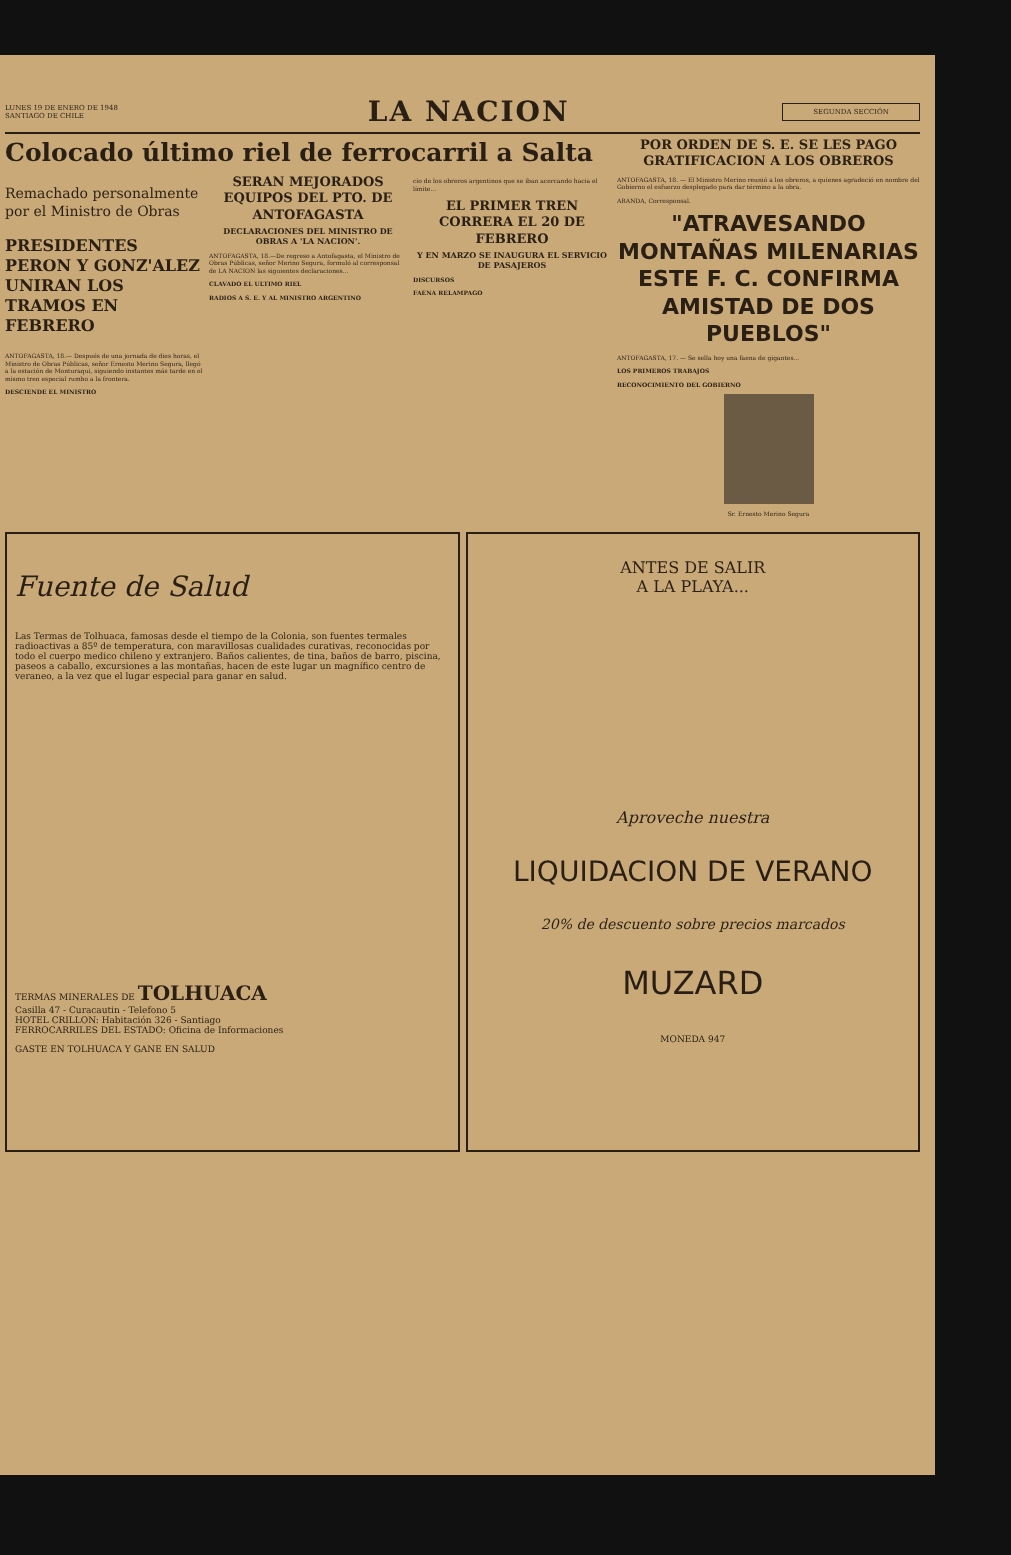LUNES 19 DE ENERO DE 1948
SANTIAGO DE CHILE
LA NACION
SEGUNDA SECCIÓN
Colocado último riel de ferrocarril a Salta
Remachado personalmente por el Ministro de Obras
PRESIDENTES PERON Y GONZ'ALEZ UNIRAN LOS TRAMOS EN FEBRERO
ANTOFAGASTA, 18.— Después de una jornada de dies horas, el Ministro de Obras Públicas, señor Ernesto Merino Segura, llegó a la estación de Monturaqui, siguiendo instantes más tarde en el mismo tren especial rumbo a la frontera.
DESCIENDE EL MINISTRO
SERAN MEJORADOS EQUIPOS DEL PTO. DE ANTOFAGASTA
DECLARACIONES DEL MINISTRO DE OBRAS A 'LA NACION'.
ANTOFAGASTA, 18.—De regreso a Antofagasta, el Ministro de Obras Públicas, señor Merino Segura, formuló al corresponsal de LA NACION las siguientes declaraciones...
CLAVADO EL ULTIMO RIEL
RADIOS A S. E. Y AL MINISTRO ARGENTINO
cio de los obreros argentinos que se iban acercando hacia el límite...
EL PRIMER TREN CORRERA EL 20 DE FEBRERO
Y EN MARZO SE INAUGURA EL SERVICIO DE PASAJEROS
DISCURSOS
FAENA RELAMPAGO
POR ORDEN DE S. E. SE LES PAGO GRATIFICACION A LOS OBREROS
ANTOFAGASTA, 18. — El Ministro Merino reunió a los obreros, a quienes agradeció en nombre del Gobierno el esfuerzo desplegado para dar término a la obra.
ARANDA, Corresponsal.
"ATRAVESANDO MONTAÑAS MILENARIAS ESTE F. C. CONFIRMA AMISTAD DE DOS PUEBLOS"
ANTOFAGASTA, 17. — Se sella hoy una faena de gigantes...
LOS PRIMEROS TRABAJOS
RECONOCIMIENTO DEL GOBIERNO
Sr. Ernesto Merino Segura
Fuente de Salud
Las Termas de Tolhuaca, famosas desde el tiempo de la Colonia, son fuentes termales radioactivas a 85º de temperatura, con maravillosas cualidades curativas, reconocidas por todo el cuerpo medico chileno y extranjero. Baños calientes, de tina, baños de barro, piscina, paseos a caballo, excursiones a las montañas, hacen de este lugar un magnífico centro de veraneo, a la vez que el lugar especial para ganar en salud.
TERMAS MINERALES DE TOLHUACA
Casilla 47 - Curacautin - Telefono 5
HOTEL CRILLON: Habitación 326 - Santiago
FERROCARRILES DEL ESTADO: Oficina de Informaciones
GASTE EN TOLHUACA Y GANE EN SALUD
ANTES DE SALIR
A LA PLAYA...
Aproveche nuestra
LIQUIDACION DE VERANO
20% de descuento sobre precios marcados
MUZARD
MONEDA 947